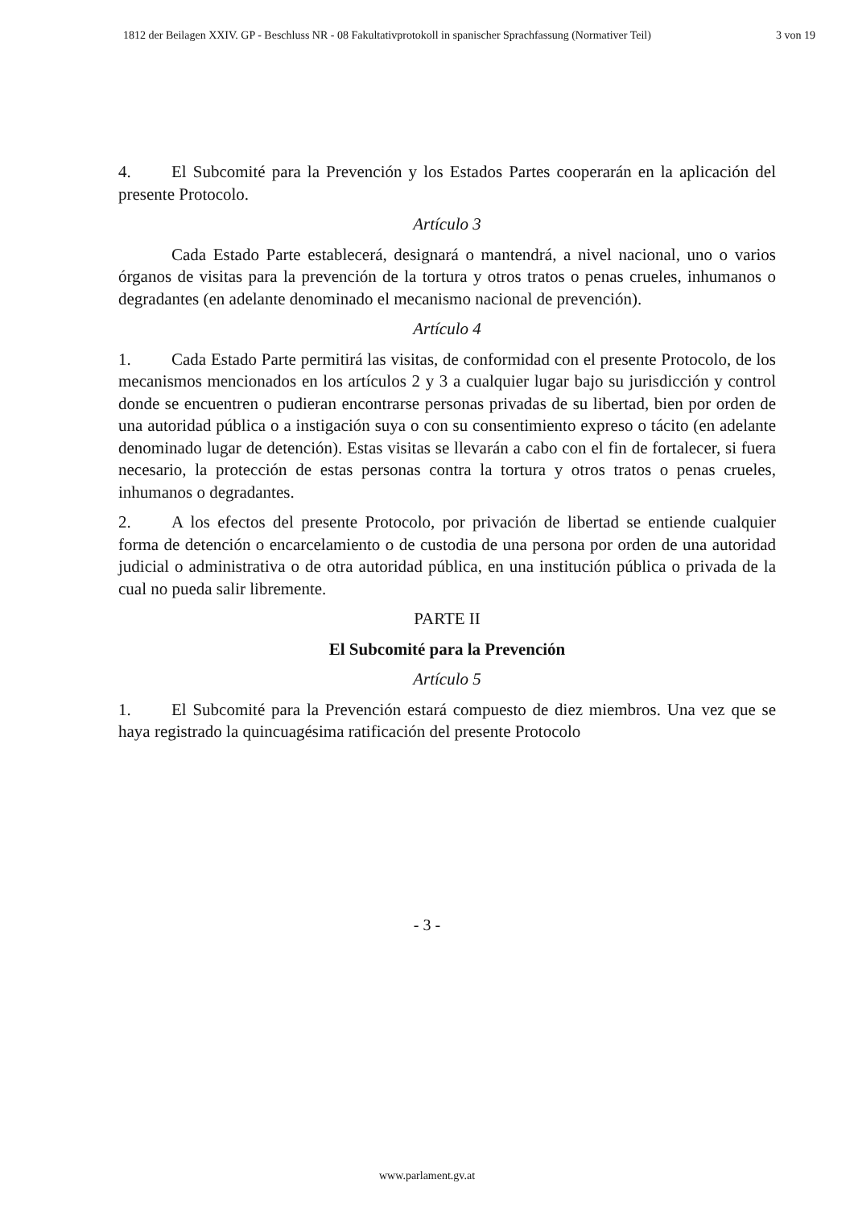1812 der Beilagen XXIV. GP - Beschluss NR - 08 Fakultativprotokoll in spanischer Sprachfassung (Normativer Teil) 3 von 19
4. El Subcomité para la Prevención y los Estados Partes cooperarán en la aplicación del presente Protocolo.
Artículo 3
Cada Estado Parte establecerá, designará o mantendrá, a nivel nacional, uno o varios órganos de visitas para la prevención de la tortura y otros tratos o penas crueles, inhumanos o degradantes (en adelante denominado el mecanismo nacional de prevención).
Artículo 4
1. Cada Estado Parte permitirá las visitas, de conformidad con el presente Protocolo, de los mecanismos mencionados en los artículos 2 y 3 a cualquier lugar bajo su jurisdicción y control donde se encuentren o pudieran encontrarse personas privadas de su libertad, bien por orden de una autoridad pública o a instigación suya o con su consentimiento expreso o tácito (en adelante denominado lugar de detención). Estas visitas se llevarán a cabo con el fin de fortalecer, si fuera necesario, la protección de estas personas contra la tortura y otros tratos o penas crueles, inhumanos o degradantes.
2. A los efectos del presente Protocolo, por privación de libertad se entiende cualquier forma de detención o encarcelamiento o de custodia de una persona por orden de una autoridad judicial o administrativa o de otra autoridad pública, en una institución pública o privada de la cual no pueda salir libremente.
PARTE II
El Subcomité para la Prevención
Artículo 5
1. El Subcomité para la Prevención estará compuesto de diez miembros. Una vez que se haya registrado la quincuagésima ratificación del presente Protocolo
- 3 -
www.parlament.gv.at